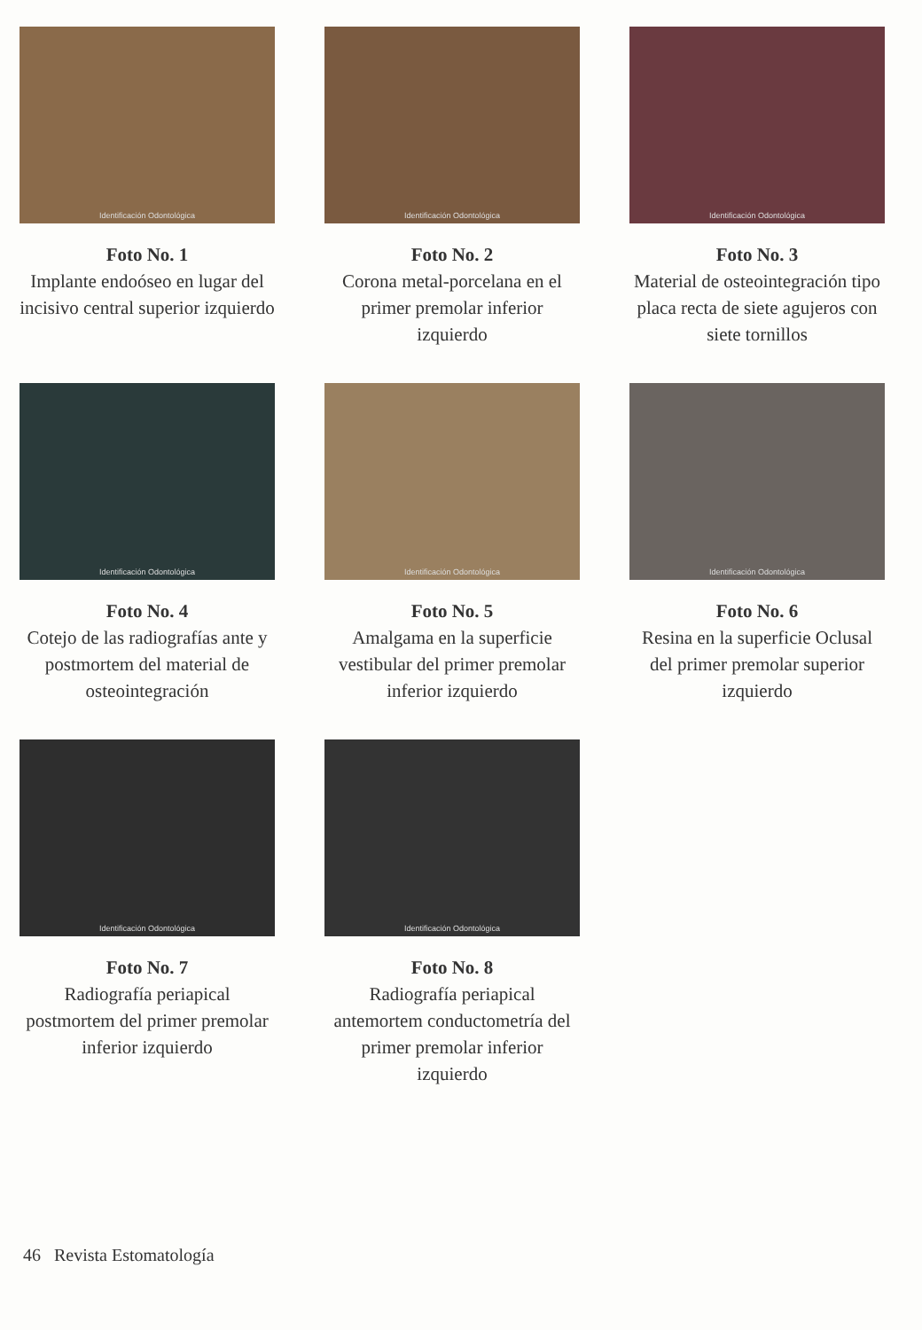Identificación Odontológica
Foto No. 1
Implante endoóseo en lugar del incisivo central superior izquierdo
Identificación Odontológica
Foto No. 2
Corona metal-porcelana en el primer premolar inferior izquierdo
Identificación Odontológica
Foto No. 3
Material de osteointegración tipo placa recta de siete agujeros con siete tornillos
Identificación Odontológica
Foto No. 4
Cotejo de las radiografías ante y postmortem del material de osteointegración
Identificación Odontológica
Foto No. 5
Amalgama en la superficie vestibular del primer premolar inferior izquierdo
Identificación Odontológica
Foto No. 6
Resina en la superficie Oclusal del primer premolar superior izquierdo
Identificación Odontológica
Foto No. 7
Radiografía periapical postmortem del primer premolar inferior izquierdo
Identificación Odontológica
Foto No. 8
Radiografía periapical antemortem conductometría del primer premolar inferior izquierdo
46 Revista Estomatología